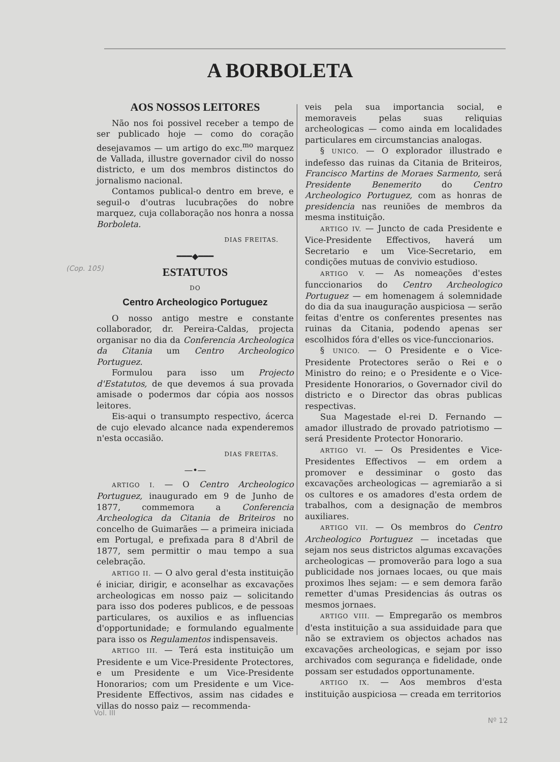A BORBOLETA
(Cop. 105)
AOS NOSSOS LEITORES
Não nos foi possivel receber a tempo de ser publicado hoje — como do coração desejavamos — um artigo do exc.<sup>mo</sup> marquez de Vallada, illustre governador civil do nosso districto, e um dos membros distinctos do jornalismo nacional.
Contamos publical-o dentro em breve, e seguil-o d'outras lucubrações do nobre marquez, cuja collaboração nos honra a nossa Borboleta.
DIAS FREITAS.
━━━◆━━━
ESTATUTOS
DO
Centro Archeologico Portuguez
O nosso antigo mestre e constante collaborador, dr. Pereira-Caldas, projecta organisar no dia da Conferencia Archeologica da Citania um Centro Archeologico Portuguez.
Formulou para isso um Projecto d'Estatutos, de que devemos á sua provada amisade o podermos dar cópia aos nossos leitores.
Eis-aqui o transumpto respectivo, ácerca de cujo elevado alcance nada expenderemos n'esta occasião.
DIAS FREITAS.
—•—
ARTIGO I. — O Centro Archeologico Portuguez, inaugurado em 9 de Junho de 1877, commemora a Conferencia Archeologica da Citania de Briteiros no concelho de Guimarães — a primeira iniciada em Portugal, e prefixada para 8 d'Abril de 1877, sem permittir o mau tempo a sua celebração.
ARTIGO II. — O alvo geral d'esta instituição é iniciar, dirigir, e aconselhar as excavações archeologicas em nosso paiz — solicitando para isso dos poderes publicos, e de pessoas particulares, os auxilios e as influencias d'opportunidade; e formulando egualmente para isso os Regulamentos indispensaveis.
ARTIGO III. — Terá esta instituição um Presidente e um Vice-Presidente Protectores, e um Presidente e um Vice-Presidente Honorarios; com um Presidente e um Vice-Presidente Effectivos, assim nas cidades e villas do nosso paiz — recommenda-
veis pela sua importancia social, e memoraveis pelas suas reliquias archeologicas — como ainda em localidades particulares em circumstancias analogas.
§ UNICO. — O explorador illustrado e indefesso das ruinas da Citania de Briteiros, Francisco Martins de Moraes Sarmento, será Presidente Benemerito do Centro Archeologico Portuguez, com as honras de presidencia nas reuniões de membros da mesma instituição.
ARTIGO IV. — Juncto de cada Presidente e Vice-Presidente Effectivos, haverá um Secretario e um Vice-Secretario, em condições mutuas de convivio estudioso.
ARTIGO V. — As nomeações d'estes funccionarios do Centro Archeologico Portuguez — em homenagem á solemnidade do dia da sua inauguração auspiciosa — serão feitas d'entre os conferentes presentes nas ruinas da Citania, podendo apenas ser escolhidos fóra d'elles os vice-funccionarios.
§ UNICO. — O Presidente e o Vice-Presidente Protectores serão o Rei e o Ministro do reino; e o Presidente e o Vice-Presidente Honorarios, o Governador civil do districto e o Director das obras publicas respectivas.
Sua Magestade el-rei D. Fernando — amador illustrado de provado patriotismo — será Presidente Protector Honorario.
ARTIGO VI. — Os Presidentes e Vice-Presidentes Effectivos — em ordem a promover e dessiminar o gosto das excavações archeologicas — agremiarão a si os cultores e os amadores d'esta ordem de trabalhos, com a designação de membros auxiliares.
ARTIGO VII. — Os membros do Centro Archeologico Portuguez — incetadas que sejam nos seus districtos algumas excavações archeologicas — promoverão para logo a sua publicidade nos jornaes locaes, ou que mais proximos lhes sejam: — e sem demora farão remetter d'umas Presidencias ás outras os mesmos jornaes.
ARTIGO VIII. — Empregarão os membros d'esta instituição a sua assiduidade para que não se extraviem os objectos achados nas excavações archeologicas, e sejam por isso archivados com segurança e fidelidade, onde possam ser estudados opportunamente.
ARTIGO IX. — Aos membros d'esta instituição auspiciosa — creada em territorios
Vol. III
Nº 12